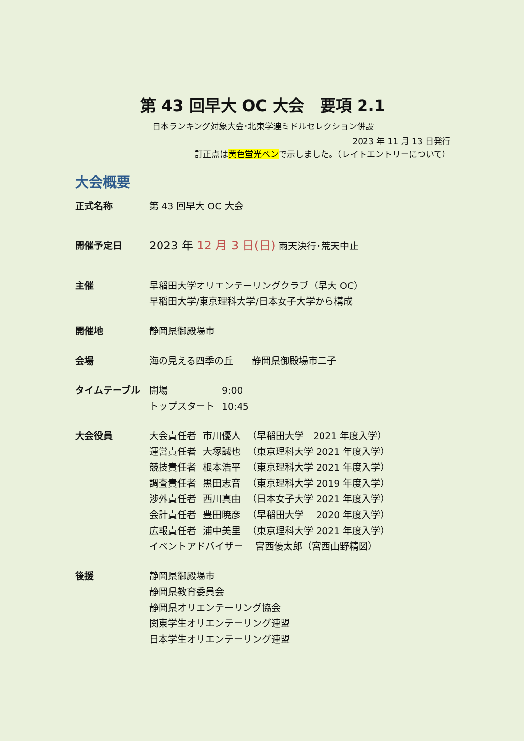第 43 回早大 OC 大会　要項 2.1
日本ランキング対象大会･北東学連ミドルセレクション併設
2023 年 11 月 13 日発行
訂正点は黄色蛍光ペンで示しました。（レイトエントリーについて）
大会概要
正式名称 第 43 回早大 OC 大会
開催予定日
2023 年 12 月 3 日(日) 雨天決行･荒天中止
主催 早稲田大学オリエンテーリングクラブ（早大 OC）
早稲田大学/東京理科大学/日本女子大学から構成
開催地 静岡県御殿場市
会場 海の見える四季の丘　　静岡県御殿場市二子
タイムテーブル
| 開場 | 9:00 |
| トップスタート | 10:45 |
大会役員
| 大会責任者 | 市川優人 | （早稲田大学 2021 年度入学） |
| 運営責任者 | 大塚誠也 | （東京理科大学 2021 年度入学） |
| 競技責任者 | 根本浩平 | （東京理科大学 2021 年度入学） |
| 調査責任者 | 黒田志音 | （東京理科大学 2019 年度入学） |
| 渉外責任者 | 西川真由 | （日本女子大学 2021 年度入学） |
| 会計責任者 | 豊田暁彦 | （早稲田大学 2020 年度入学） |
| 広報責任者 | 浦中美里 | （東京理科大学 2021 年度入学） |
| イベントアドバイザー 宮西優太郎（宮西山野精図） | | |
後援 静岡県御殿場市
静岡県教育委員会
静岡県オリエンテーリング協会
関東学生オリエンテーリング連盟
日本学生オリエンテーリング連盟